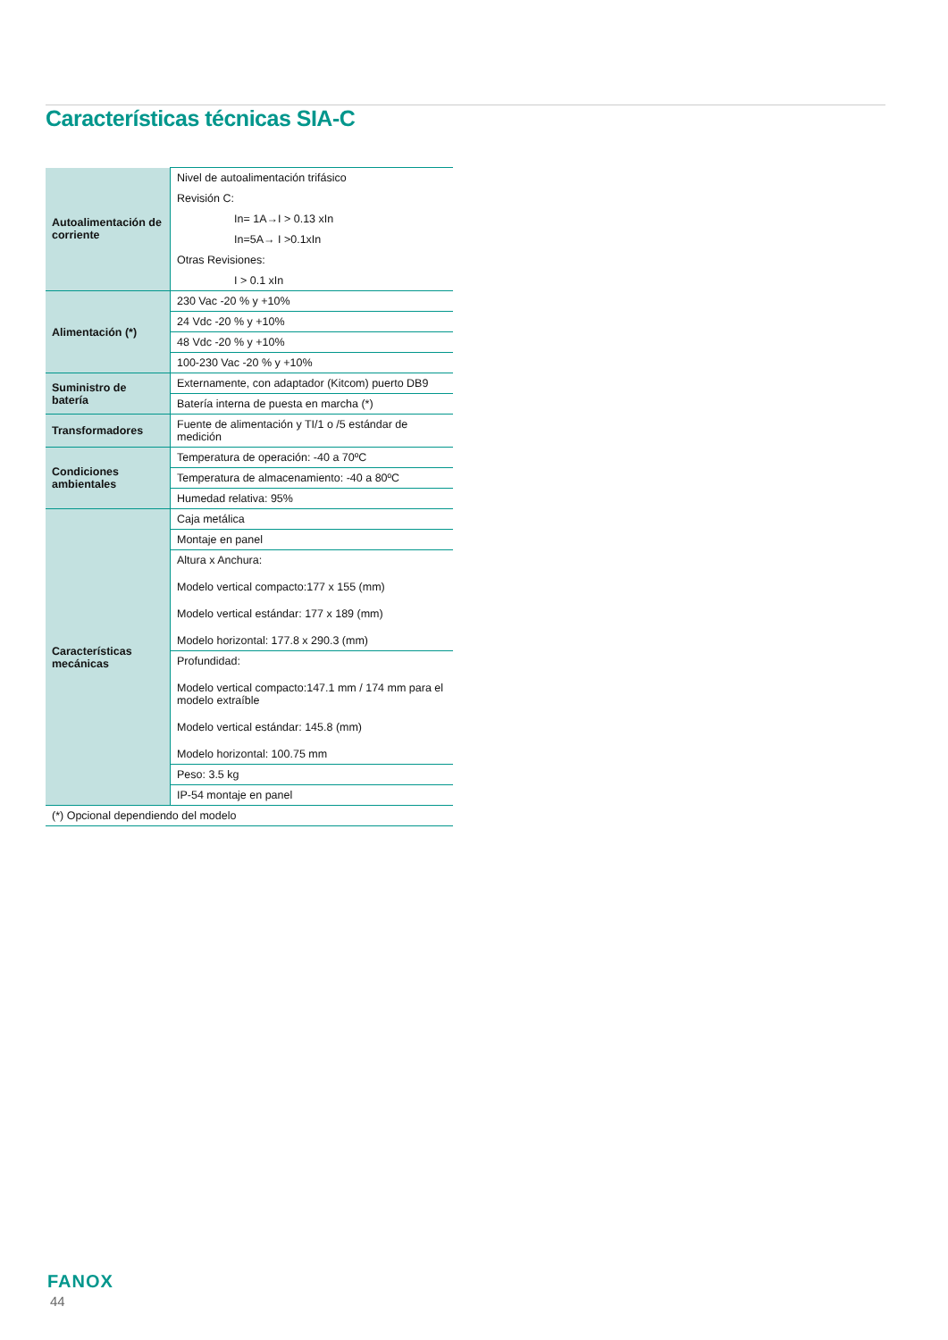Características técnicas SIA-C
| Autoalimentación de corriente | Nivel de autoalimentación trifásico Revisión C: In= 1A→I > 0.13 xIn In=5A→ I >0.1xIn Otras Revisiones: I > 0.1 xIn |
| Alimentación (*) | 230 Vac -20 % y +10% |
| | 24 Vdc -20 % y +10% |
| | 48 Vdc -20 % y +10% |
| | 100-230 Vac -20 % y +10% |
| Suministro de batería | Externamente, con adaptador (Kitcom) puerto DB9 |
| | Batería interna de puesta en marcha (*) |
| Transformadores | Fuente de alimentación y TI/1 o /5 estándar de medición |
| Condiciones ambientales | Temperatura de operación: -40 a 70ºC |
| | Temperatura de almacenamiento: -40 a 80ºC |
| | Humedad relativa: 95% |
| Características mecánicas | Caja metálica |
| | Montaje en panel |
| | Altura x Anchura: Modelo vertical compacto:177 x 155 (mm) Modelo vertical estándar: 177 x 189 (mm) Modelo horizontal: 177.8 x 290.3 (mm) |
| | Profundidad: Modelo vertical compacto:147.1 mm / 174 mm para el modelo extraíble Modelo vertical estándar: 145.8 (mm) Modelo horizontal: 100.75 mm |
| | Peso: 3.5 kg |
| | IP-54 montaje en panel |
| (*) Opcional dependiendo del modelo | |
FANOX
44